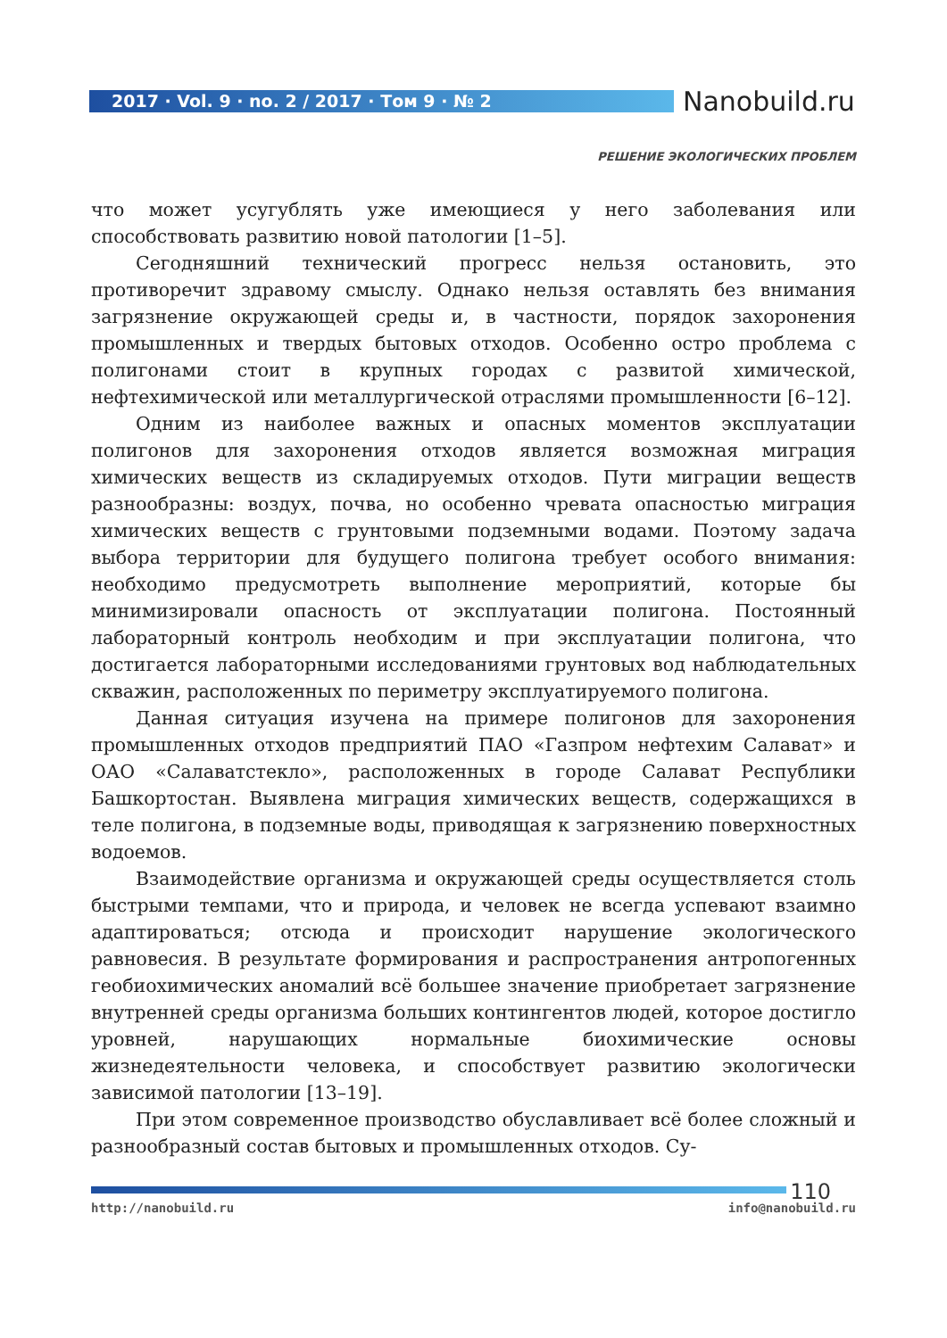2017 · Vol. 9 · no. 2 / 2017 · Том 9 · № 2
Nanobuild.ru
РЕШЕНИЕ ЭКОЛОГИЧЕСКИХ ПРОБЛЕМ
что может усугублять уже имеющиеся у него заболевания или способствовать развитию новой патологии [1–5].
Сегодняшний технический прогресс нельзя остановить, это противоречит здравому смыслу. Однако нельзя оставлять без внимания загрязнение окружающей среды и, в частности, порядок захоронения промышленных и твердых бытовых отходов. Особенно остро проблема с полигонами стоит в крупных городах с развитой химической, нефтехимической или металлургической отраслями промышленности [6–12].
Одним из наиболее важных и опасных моментов эксплуатации полигонов для захоронения отходов является возможная миграция химических веществ из складируемых отходов. Пути миграции веществ разнообразны: воздух, почва, но особенно чревата опасностью миграция химических веществ с грунтовыми подземными водами. Поэтому задача выбора территории для будущего полигона требует особого внимания: необходимо предусмотреть выполнение мероприятий, которые бы минимизировали опасность от эксплуатации полигона. Постоянный лабораторный контроль необходим и при эксплуатации полигона, что достигается лабораторными исследованиями грунтовых вод наблюдательных скважин, расположенных по периметру эксплуатируемого полигона.
Данная ситуация изучена на примере полигонов для захоронения промышленных отходов предприятий ПАО «Газпром нефтехим Салават» и ОАО «Салаватстекло», расположенных в городе Салават Республики Башкортостан. Выявлена миграция химических веществ, содержащихся в теле полигона, в подземные воды, приводящая к загрязнению поверхностных водоемов.
Взаимодействие организма и окружающей среды осуществляется столь быстрыми темпами, что и природа, и человек не всегда успевают взаимно адаптироваться; отсюда и происходит нарушение экологического равновесия. В результате формирования и распространения антропогенных геобиохимических аномалий всё большее значение приобретает загрязнение внутренней среды организма больших контингентов людей, которое достигло уровней, нарушающих нормальные биохимические основы жизнедеятельности человека, и способствует развитию экологически зависимой патологии [13–19].
При этом современное производство обуславливает всё более сложный и разнообразный состав бытовых и промышленных отходов. Су-
110
http://nanobuild.ru info@nanobuild.ru